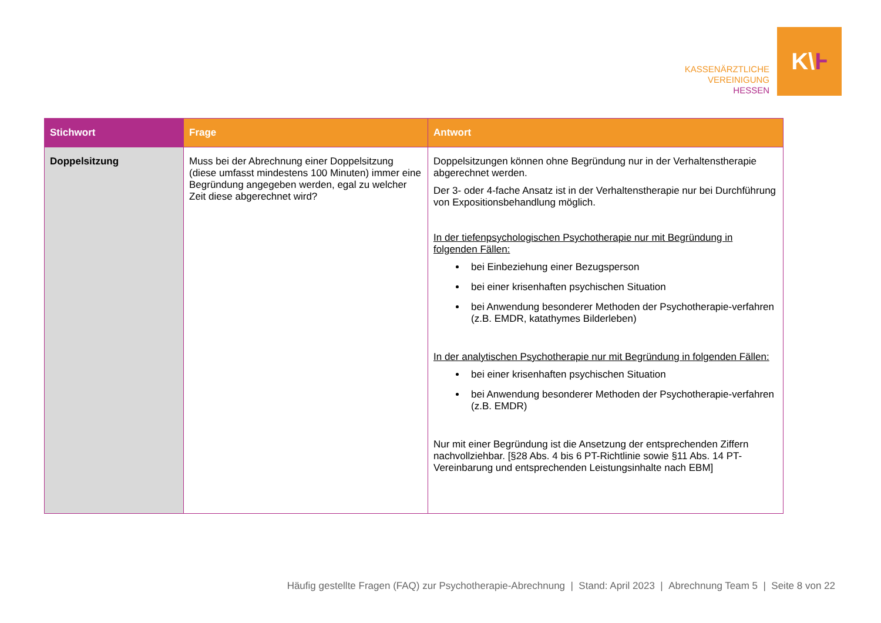KASSENÄRZTLICHE
VEREINIGUNG
HESSEN
K\ Ⱶ
| Stichwort | Frage | Antwort |
| --- | --- | --- |
| Doppelsitzung | Muss bei der Abrechnung einer Doppelsitzung (diese umfasst mindestens 100 Minuten) immer eine Begründung angegeben werden, egal zu welcher Zeit diese abgerechnet wird? | Doppelsitzungen können ohne Begründung nur in der Verhaltenstherapie abgerechnet werden. Der 3- oder 4-fache Ansatz ist in der Verhaltenstherapie nur bei Durchführung von Expositionsbehandlung möglich. In der tiefenpsychologischen Psychotherapie nur mit Begründung in folgenden Fällen: bei Einbeziehung einer Bezugsperson bei einer krisenhaften psychischen Situation bei Anwendung besonderer Methoden der Psychotherapie-verfahren (z.B. EMDR, katathymes Bilderleben) In der analytischen Psychotherapie nur mit Begründung in folgenden Fällen: bei einer krisenhaften psychischen Situation bei Anwendung besonderer Methoden der Psychotherapie-verfahren (z.B. EMDR) Nur mit einer Begründung ist die Ansetzung der entsprechenden Ziffern nachvollziehbar. [§28 Abs. 4 bis 6 PT-Richtlinie sowie §11 Abs. 14 PT-Vereinbarung und entsprechenden Leistungsinhalte nach EBM] |
Häufig gestellte Fragen (FAQ) zur Psychotherapie-Abrechnung | Stand: April 2023 | Abrechnung Team 5 | Seite 8 von 22